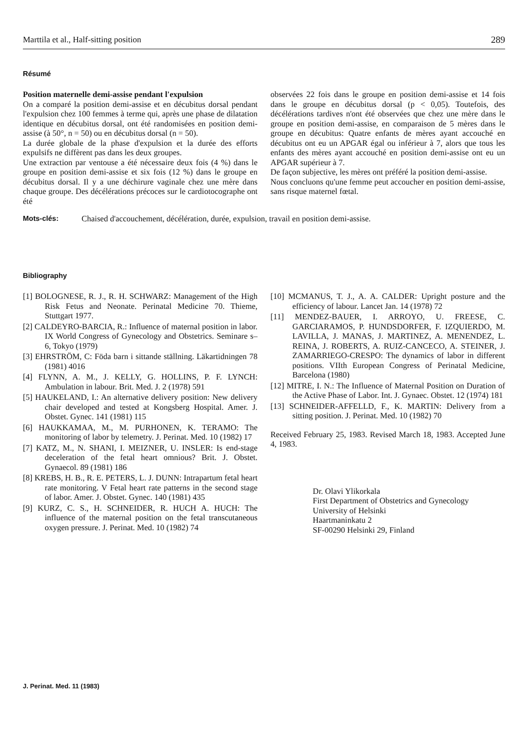Marttila et al., Half-sitting position 289
Résumé
Position maternelle demi-assise pendant l'expulsion
On a comparé la position demi-assise et en décubitus dorsal pendant l'expulsion chez 100 femmes à terme qui, après une phase de dilatation identique en décubitus dorsal, ont été randomisées en position demi-assise (à 50°, n = 50) ou en décubitus dorsal (n = 50).
La durée globale de la phase d'expulsion et la durée des efforts expulsifs ne diffèrent pas dans les deux groupes.
Une extraction par ventouse a été nécessaire deux fois (4 %) dans le groupe en position demi-assise et six fois (12 %) dans le groupe en décubitus dorsal. Il y a une déchirure vaginale chez une mère dans chaque groupe. Des décélérations précoces sur le cardiotocographe ont été
observées 22 fois dans le groupe en position demi-assise et 14 fois dans le groupe en décubitus dorsal (p < 0,05). Toutefois, des décélérations tardives n'ont été observées que chez une mère dans le groupe en position demi-assise, en comparaison de 5 mères dans le groupe en décubitus: Quatre enfants de mères ayant accouché en décubitus ont eu un APGAR égal ou inférieur à 7, alors que tous les enfants des mères ayant accouché en position demi-assise ont eu un APGAR supérieur à 7.
De façon subjective, les mères ont préféré la position demi-assise.
Nous concluons qu'une femme peut accoucher en position demi-assise, sans risque maternel fœtal.
Mots-clés: Chaised d'accouchement, décélération, durée, expulsion, travail en position demi-assise.
Bibliography
[1] BOLOGNESE, R. J., R. H. SCHWARZ: Management of the High Risk Fetus and Neonate. Perinatal Medicine 70. Thieme, Stuttgart 1977.
[2] CALDEYRO-BARCIA, R.: Influence of maternal position in labor. IX World Congress of Gynecology and Obstetrics. Seminare s–6, Tokyo (1979)
[3] EHRSTRÖM, C: Föda barn i sittande ställning. Läkartidningen 78 (1981) 4016
[4] FLYNN, A. M., J. KELLY, G. HOLLINS, P. F. LYNCH: Ambulation in labour. Brit. Med. J. 2 (1978) 591
[5] HAUKELAND, I.: An alternative delivery position: New delivery chair developed and tested at Kongsberg Hospital. Amer. J. Obstet. Gynec. 141 (1981) 115
[6] HAUKKAMAA, M., M. PURHONEN, K. TERAMO: The monitoring of labor by telemetry. J. Perinat. Med. 10 (1982) 17
[7] KATZ, M., N. SHANI, I. MEIZNER, U. INSLER: Is end-stage deceleration of the fetal heart omnious? Brit. J. Obstet. Gynaecol. 89 (1981) 186
[8] KREBS, H. B., R. E. PETERS, L. J. DUNN: Intrapartum fetal heart rate monitoring. V Fetal heart rate patterns in the second stage of labor. Amer. J. Obstet. Gynec. 140 (1981) 435
[9] KURZ, C. S., H. SCHNEIDER, R. HUCH A. HUCH: The influence of the maternal position on the fetal transcutaneous oxygen pressure. J. Perinat. Med. 10 (1982) 74
[10] MCMANUS, T. J., A. A. CALDER: Upright posture and the efficiency of labour. Lancet Jan. 14 (1978) 72
[11] MENDEZ-BAUER, I. ARROYO, U. FREESE, C. GARCIARAMOS, P. HUNDSDORFER, F. IZQUIERDO, M. LAVILLA, J. MANAS, J. MARTINEZ, A. MENENDEZ, L. REINA, J. ROBERTS, A. RUIZ-CANCECO, A. STEINER, J. ZAMARRIEGO-CRESPO: The dynamics of labor in different positions. VIIth European Congress of Perinatal Medicine, Barcelona (1980)
[12] MITRE, I. N.: The Influence of Maternal Position on Duration of the Active Phase of Labor. Int. J. Gynaec. Obstet. 12 (1974) 181
[13] SCHNEIDER-AFFELLD, F., K. MARTIN: Delivery from a sitting position. J. Perinat. Med. 10 (1982) 70
Received February 25, 1983. Revised March 18, 1983. Accepted June 4, 1983.
Dr. Olavi Ylikorkala
First Department of Obstetrics and Gynecology
University of Helsinki
Haartmaninkatu 2
SF-00290 Helsinki 29, Finland
J. Perinat. Med. 11 (1983)